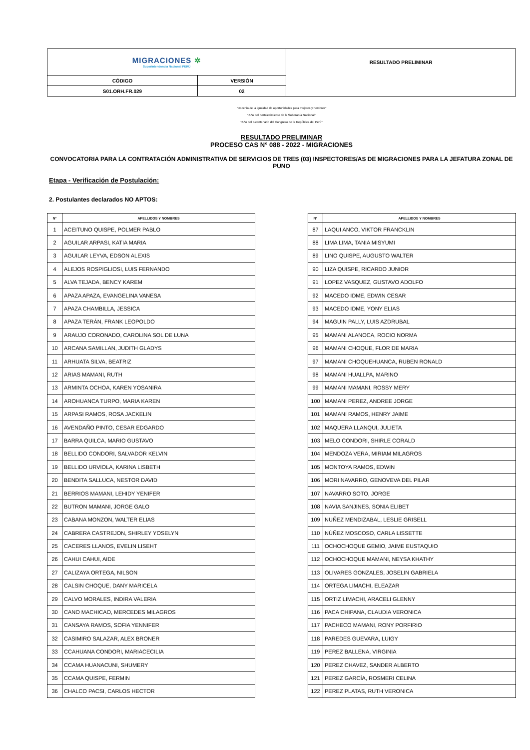| MIGRACIONES ✲ Superintendencia Nacional PERÚ | | RESULTADO PRELIMINAR |
| CÓDIGO | VERSIÓN | |
| S01.ORH.FR.029 | 02 | |
"Decenio de la igualdad de oportunidades para mujeres y hombres"
"Año del Fortalecimiento de la Soberanía Nacional"
"Año del Bicentenario del Congreso de la República del Perú"
RESULTADO PRELIMINAR
PROCESO CAS N° 088 - 2022 - MIGRACIONES
CONVOCATORIA PARA LA CONTRATACIÓN ADMINISTRATIVA DE SERVICIOS DE TRES (03) INSPECTORES/AS DE MIGRACIONES PARA LA JEFATURA ZONAL DE PUNO
Etapa - Verificación de Postulación:
2. Postulantes declarados NO APTOS:
| N° | APELLIDOS Y NOMBRES |
| --- | --- |
| 1 | ACEITUNO QUISPE, POLMER PABLO |
| 2 | AGUILAR ARPASI, KATIA MARIA |
| 3 | AGUILAR LEYVA, EDSON ALEXIS |
| 4 | ALEJOS ROSPIGLIOSI, LUIS FERNANDO |
| 5 | ALVA TEJADA, BENCY KAREM |
| 6 | APAZA APAZA, EVANGELINA VANESA |
| 7 | APAZA CHAMBILLA, JESSICA |
| 8 | APAZA TERÁN, FRANK LEOPOLDO |
| 9 | ARAUJO CORONADO, CAROLINA SOL DE LUNA |
| 10 | ARCANA SAMILLAN, JUDITH GLADYS |
| 11 | ARHUATA SILVA, BEATRIZ |
| 12 | ARIAS MAMANI, RUTH |
| 13 | ARMINTA OCHOA, KAREN YOSANIRA |
| 14 | AROHUANCA TURPO, MARIA KAREN |
| 15 | ARPASI RAMOS, ROSA JACKELIN |
| 16 | AVENDAÑO PINTO, CESAR EDGARDO |
| 17 | BARRA QUILCA, MARIO GUSTAVO |
| 18 | BELLIDO CONDORI, SALVADOR KELVIN |
| 19 | BELLIDO URVIOLA, KARINA LISBETH |
| 20 | BENDITA SALLUCA, NESTOR DAVID |
| 21 | BERRIOS MAMANI, LEHIDY YENIFER |
| 22 | BUTRON MAMANI, JORGE GALO |
| 23 | CABANA MONZON, WALTER ELIAS |
| 24 | CABRERA CASTREJON, SHIRLEY YOSELYN |
| 25 | CACERES LLANOS, EVELIN LISEHT |
| 26 | CAHUI CAHUI, AIDE |
| 27 | CALIZAYA ORTEGA, NILSON |
| 28 | CALSIN CHOQUE, DANY MARICELA |
| 29 | CALVO MORALES, INDIRA VALERIA |
| 30 | CANO MACHICAO, MERCEDES MILAGROS |
| 31 | CANSAYA RAMOS, SOFIA YENNIFER |
| 32 | CASIMIRO SALAZAR, ALEX BRONER |
| 33 | CCAHUANA CONDORI, MARIACECILIA |
| 34 | CCAMA HUANACUNI, SHUMERY |
| 35 | CCAMA QUISPE, FERMIN |
| 36 | CHALCO PACSI, CARLOS HECTOR |
| N° | APELLIDOS Y NOMBRES |
| --- | --- |
| 87 | LAQUI ANCO, VIKTOR FRANCKLIN |
| 88 | LIMA LIMA, TANIA MISYUMI |
| 89 | LINO QUISPE, AUGUSTO WALTER |
| 90 | LIZA QUISPE, RICARDO JUNIOR |
| 91 | LOPEZ VASQUEZ, GUSTAVO ADOLFO |
| 92 | MACEDO IDME, EDWIN CESAR |
| 93 | MACEDO IDME, YONY ELIAS |
| 94 | MAGUIN PALLY, LUIS AZDRUBAL |
| 95 | MAMANI ALANOCA, ROCIO NORMA |
| 96 | MAMANI CHOQUE, FLOR DE MARIA |
| 97 | MAMANI CHOQUEHUANCA, RUBEN RONALD |
| 98 | MAMANI HUALLPA, MARINO |
| 99 | MAMANI MAMANI, ROSSY MERY |
| 100 | MAMANI PEREZ, ANDREE JORGE |
| 101 | MAMANI RAMOS, HENRY JAIME |
| 102 | MAQUERA LLANQUI, JULIETA |
| 103 | MELO CONDORI, SHIRLE CORALD |
| 104 | MENDOZA VERA, MIRIAM MILAGROS |
| 105 | MONTOYA RAMOS, EDWIN |
| 106 | MORI NAVARRO, GENOVEVA DEL PILAR |
| 107 | NAVARRO SOTO, JORGE |
| 108 | NAVIA SANJINES, SONIA ELIBET |
| 109 | NUÑEZ MENDIZABAL, LESLIE GRISELL |
| 110 | NÚÑEZ MOSCOSO, CARLA LISSETTE |
| 111 | OCHOCHOQUE GEMIO, JAIME EUSTAQUIO |
| 112 | OCHOCHOQUE MAMANI, NEYSA KHATHY |
| 113 | OLIVARES GONZALES, JOSELIN GABRIELA |
| 114 | ORTEGA LIMACHI, ELEAZAR |
| 115 | ORTIZ LIMACHI, ARACELI GLENNY |
| 116 | PACA CHIPANA, CLAUDIA VERONICA |
| 117 | PACHECO MAMANI, RONY PORFIRIO |
| 118 | PAREDES GUEVARA, LUIGY |
| 119 | PEREZ BALLENA, VIRGINIA |
| 120 | PEREZ CHAVEZ, SANDER ALBERTO |
| 121 | PEREZ GARCÍA, ROSMERI CELINA |
| 122 | PEREZ PLATAS, RUTH VERONICA |